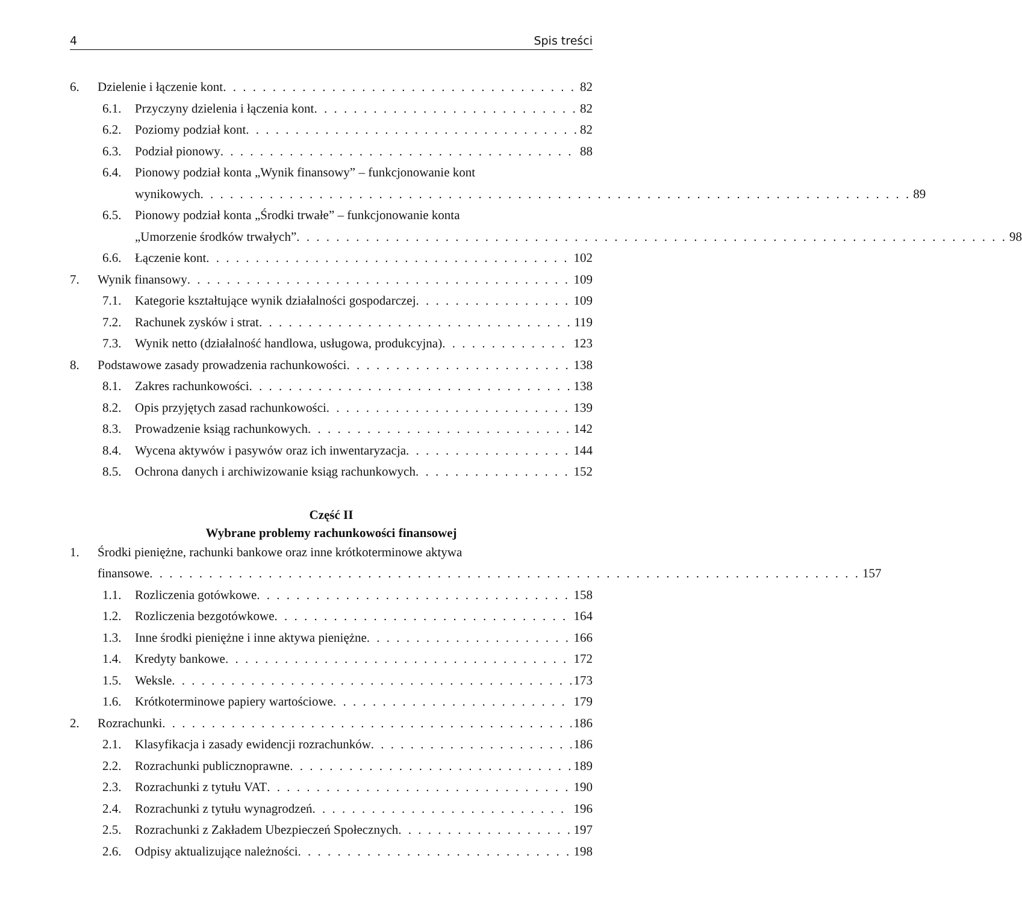4 Spis treści
6. Dzielenie i łączenie kont 82
6.1. Przyczyny dzielenia i łączenia kont 82
6.2. Poziomy podział kont 82
6.3. Podział pionowy 88
6.4. Pionowy podział konta „Wynik finansowy” – funkcjonowanie kont
wynikowych 89
6.5. Pionowy podział konta „Środki trwałe” – funkcjonowanie konta
„Umorzenie środków trwałych” 98
6.6. Łączenie kont 102
7. Wynik finansowy 109
7.1. Kategorie kształtujące wynik działalności gospodarczej 109
7.2. Rachunek zysków i strat 119
7.3. Wynik netto (działalność handlowa, usługowa, produkcyjna) 123
8. Podstawowe zasady prowadzenia rachunkowości 138
8.1. Zakres rachunkowości 138
8.2. Opis przyjętych zasad rachunkowości 139
8.3. Prowadzenie ksiąg rachunkowych 142
8.4. Wycena aktywów i pasywów oraz ich inwentaryzacja 144
8.5. Ochrona danych i archiwizowanie ksiąg rachunkowych 152
Część II
Wybrane problemy rachunkowości finansowej
1. Środki pieniężne, rachunki bankowe oraz inne krótkoterminowe aktywa
finansowe 157
1.1. Rozliczenia gotówkowe 158
1.2. Rozliczenia bezgotówkowe 164
1.3. Inne środki pieniężne i inne aktywa pieniężne 166
1.4. Kredyty bankowe 172
1.5. Weksle 173
1.6. Krótkoterminowe papiery wartościowe 179
2. Rozrachunki 186
2.1. Klasyfikacja i zasady ewidencji rozrachunków 186
2.2. Rozrachunki publicznoprawne 189
2.3. Rozrachunki z tytułu VAT 190
2.4. Rozrachunki z tytułu wynagrodzeń 196
2.5. Rozrachunki z Zakładem Ubezpieczeń Społecznych 197
2.6. Odpisy aktualizujące należności 198